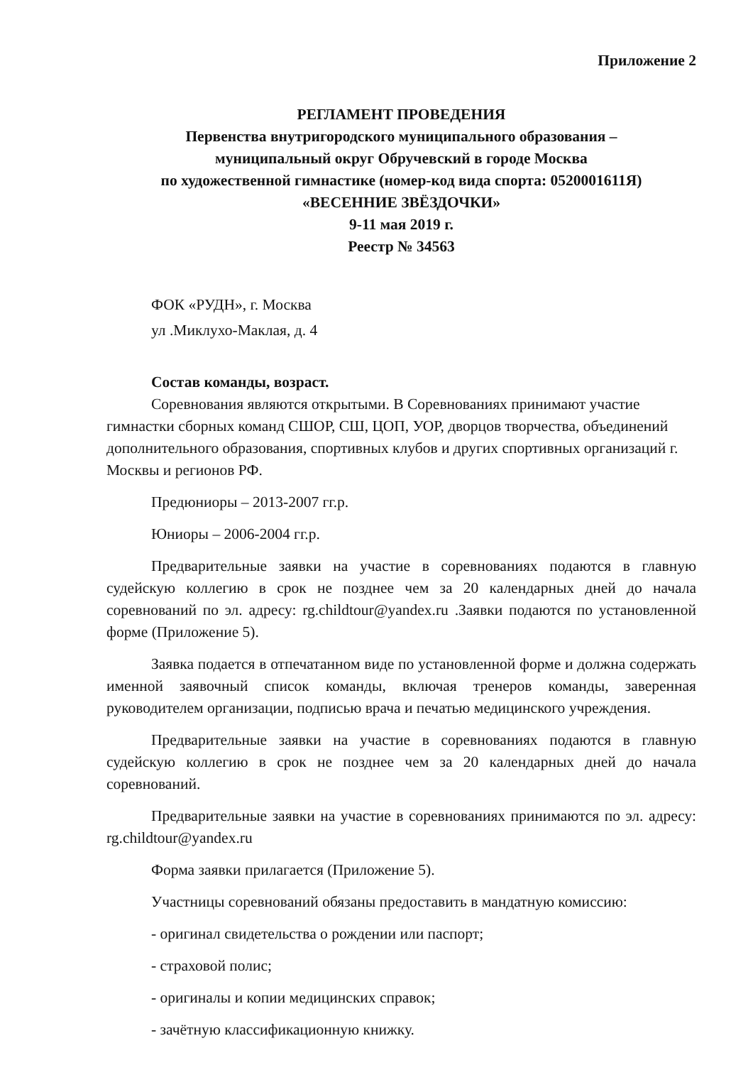Приложение 2
РЕГЛАМЕНТ ПРОВЕДЕНИЯ
Первенства внутригородского муниципального образования –
муниципальный округ Обручевский в городе Москва
по художественной гимнастике (номер-код вида спорта: 0520001611Я)
«ВЕСЕННИЕ ЗВЁЗДОЧКИ»
9-11 мая 2019 г.
Реестр № 34563
ФОК «РУДН», г. Москва
ул .Миклухо-Маклая, д. 4
Состав команды, возраст.
Соревнования являются открытыми. В Соревнованиях принимают участие гимнастки сборных команд СШОР, СШ, ЦОП, УОР, дворцов творчества, объединений дополнительного образования, спортивных клубов и других спортивных организаций г. Москвы и регионов РФ.
Предюниоры – 2013-2007 гг.р.
Юниоры – 2006-2004 гг.р.
Предварительные заявки на участие в соревнованиях подаются в главную судейскую коллегию в срок не позднее чем за 20 календарных дней до начала соревнований по эл. адресу: rg.childtour@yandex.ru .Заявки подаются по установленной форме (Приложение 5).
Заявка подается в отпечатанном виде по установленной форме и должна содержать именной заявочный список команды, включая тренеров команды, заверенная руководителем организации, подписью врача и печатью медицинского учреждения.
Предварительные заявки на участие в соревнованиях подаются в главную судейскую коллегию в срок не позднее чем за 20 календарных дней до начала соревнований.
Предварительные заявки на участие в соревнованиях принимаются по эл. адресу: rg.childtour@yandex.ru
Форма заявки прилагается (Приложение 5).
Участницы соревнований обязаны предоставить в мандатную комиссию:
- оригинал свидетельства о рождении или паспорт;
- страховой полис;
- оригиналы и копии медицинских справок;
- зачётную классификационную книжку.